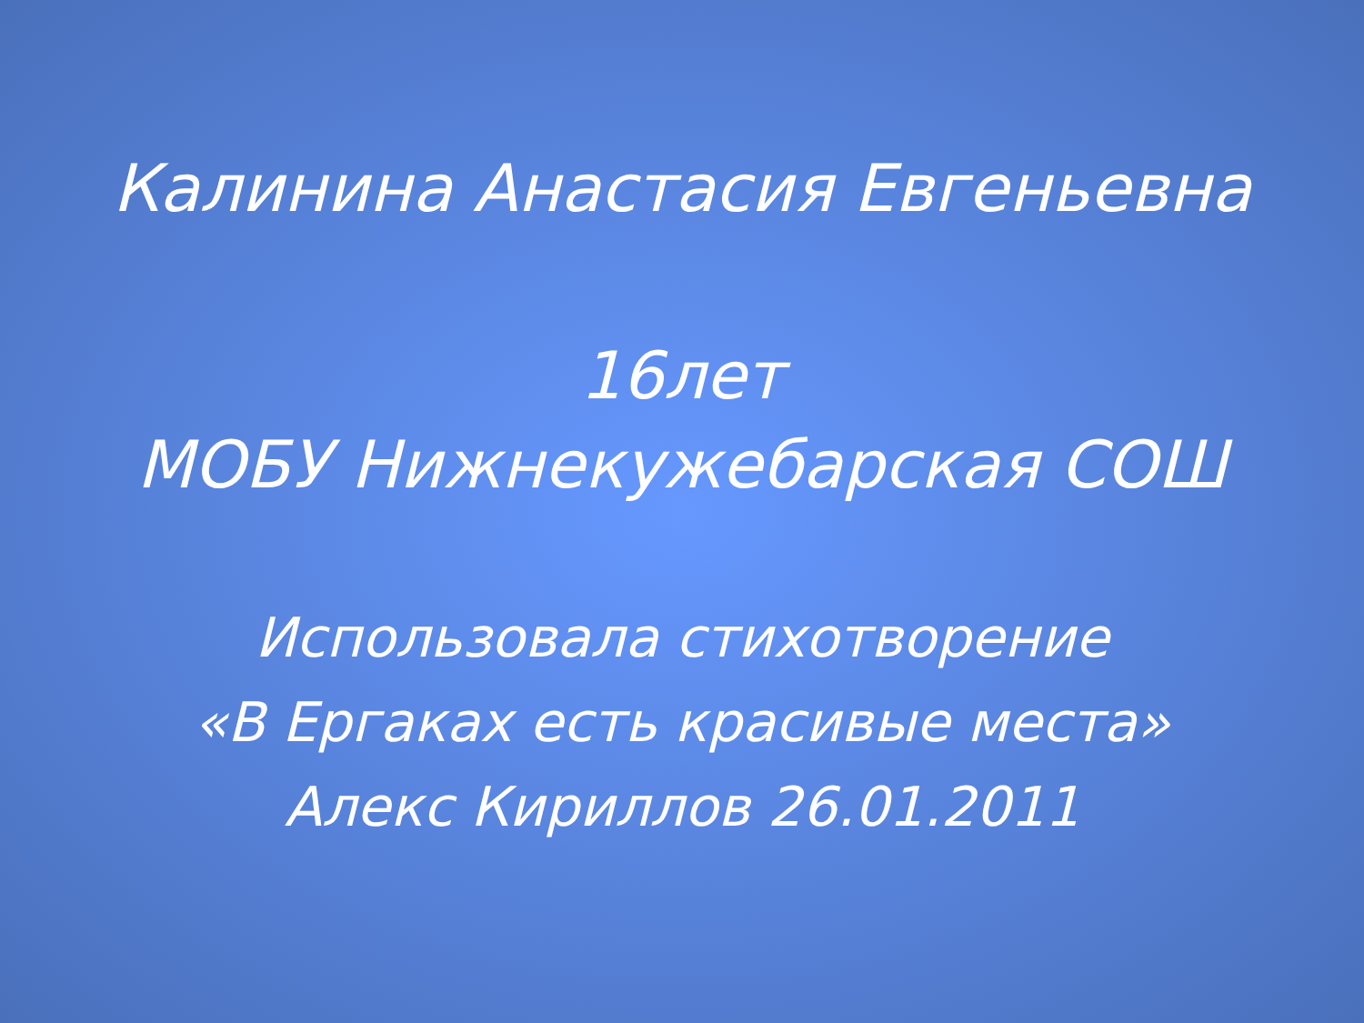Калинина Анастасия Евгеньевна
16лет
МОБУ Нижнекужебарская СОШ
Использовала стихотворение
«В Ергаках есть красивые места»
Алекс Кириллов 26.01.2011